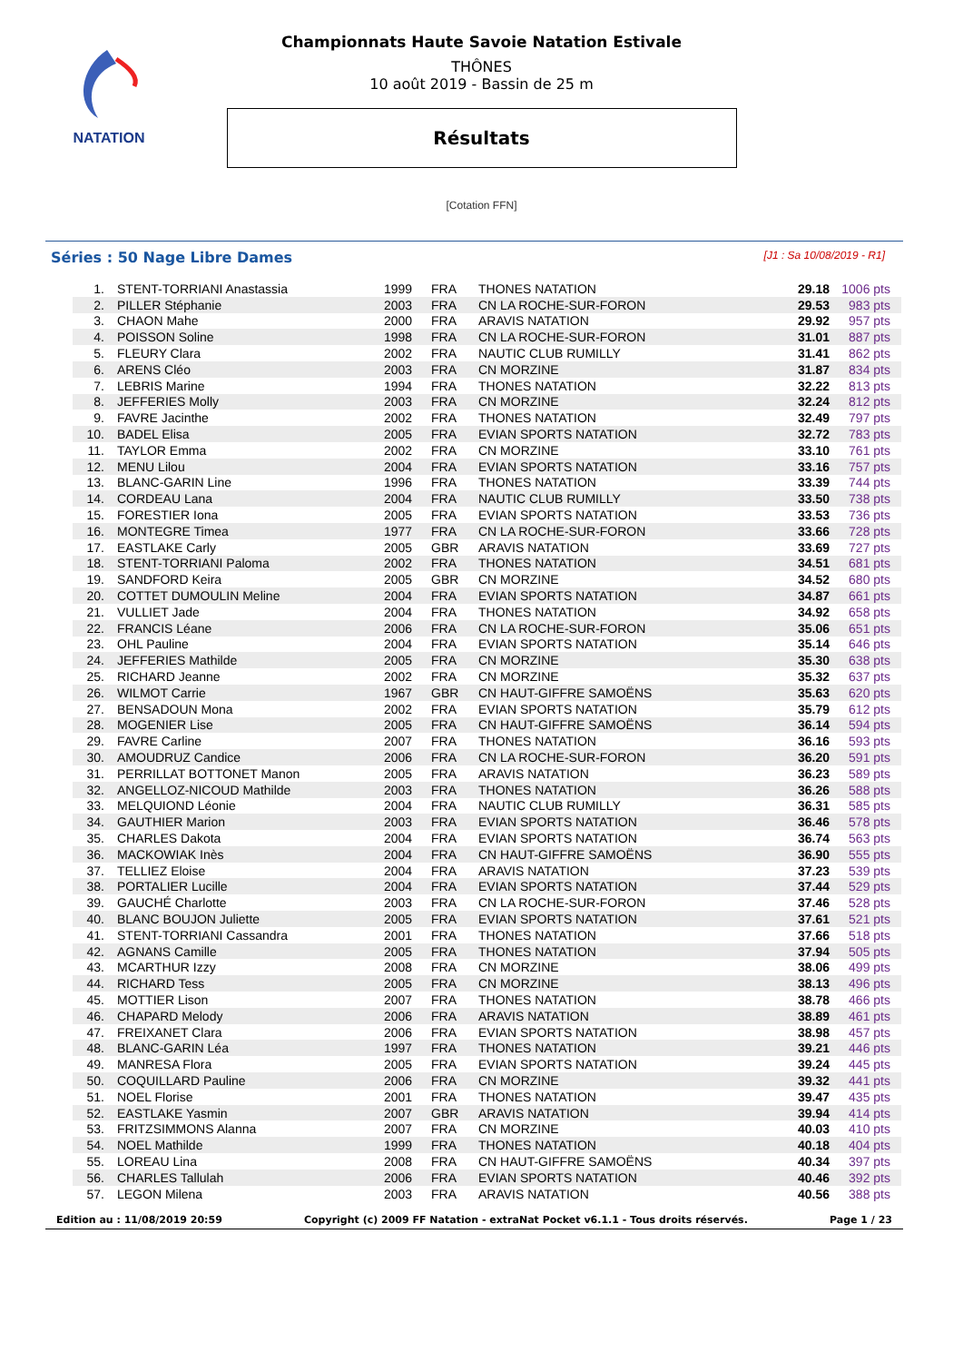NATATION
Championnats Haute Savoie Natation Estivale
THÔNES
10 août 2019 - Bassin de 25 m
Résultats
[Cotation FFN]
Séries : 50 Nage Libre Dames [J1 : Sa 10/08/2019 - R1]
| 1. | STENT-TORRIANI Anastassia | 1999 | FRA | THONES NATATION | 29.18 | 1006 pts |
| 2. | PILLER Stéphanie | 2003 | FRA | CN LA ROCHE-SUR-FORON | 29.53 | 983 pts |
| 3. | CHAON Mahe | 2000 | FRA | ARAVIS NATATION | 29.92 | 957 pts |
| 4. | POISSON Soline | 1998 | FRA | CN LA ROCHE-SUR-FORON | 31.01 | 887 pts |
| 5. | FLEURY Clara | 2002 | FRA | NAUTIC CLUB RUMILLY | 31.41 | 862 pts |
| 6. | ARENS Cléo | 2003 | FRA | CN MORZINE | 31.87 | 834 pts |
| 7. | LEBRIS Marine | 1994 | FRA | THONES NATATION | 32.22 | 813 pts |
| 8. | JEFFERIES Molly | 2003 | FRA | CN MORZINE | 32.24 | 812 pts |
| 9. | FAVRE Jacinthe | 2002 | FRA | THONES NATATION | 32.49 | 797 pts |
| 10. | BADEL Elisa | 2005 | FRA | EVIAN SPORTS NATATION | 32.72 | 783 pts |
| 11. | TAYLOR Emma | 2002 | FRA | CN MORZINE | 33.10 | 761 pts |
| 12. | MENU Lilou | 2004 | FRA | EVIAN SPORTS NATATION | 33.16 | 757 pts |
| 13. | BLANC-GARIN Line | 1996 | FRA | THONES NATATION | 33.39 | 744 pts |
| 14. | CORDEAU Lana | 2004 | FRA | NAUTIC CLUB RUMILLY | 33.50 | 738 pts |
| 15. | FORESTIER Iona | 2005 | FRA | EVIAN SPORTS NATATION | 33.53 | 736 pts |
| 16. | MONTEGRE Timea | 1977 | FRA | CN LA ROCHE-SUR-FORON | 33.66 | 728 pts |
| 17. | EASTLAKE Carly | 2005 | GBR | ARAVIS NATATION | 33.69 | 727 pts |
| 18. | STENT-TORRIANI Paloma | 2002 | FRA | THONES NATATION | 34.51 | 681 pts |
| 19. | SANDFORD Keira | 2005 | GBR | CN MORZINE | 34.52 | 680 pts |
| 20. | COTTET DUMOULIN Meline | 2004 | FRA | EVIAN SPORTS NATATION | 34.87 | 661 pts |
| 21. | VULLIET Jade | 2004 | FRA | THONES NATATION | 34.92 | 658 pts |
| 22. | FRANCIS Léane | 2006 | FRA | CN LA ROCHE-SUR-FORON | 35.06 | 651 pts |
| 23. | OHL Pauline | 2004 | FRA | EVIAN SPORTS NATATION | 35.14 | 646 pts |
| 24. | JEFFERIES Mathilde | 2005 | FRA | CN MORZINE | 35.30 | 638 pts |
| 25. | RICHARD Jeanne | 2002 | FRA | CN MORZINE | 35.32 | 637 pts |
| 26. | WILMOT Carrie | 1967 | GBR | CN HAUT-GIFFRE SAMOËNS | 35.63 | 620 pts |
| 27. | BENSADOUN Mona | 2002 | FRA | EVIAN SPORTS NATATION | 35.79 | 612 pts |
| 28. | MOGENIER Lise | 2005 | FRA | CN HAUT-GIFFRE SAMOËNS | 36.14 | 594 pts |
| 29. | FAVRE Carline | 2007 | FRA | THONES NATATION | 36.16 | 593 pts |
| 30. | AMOUDRUZ Candice | 2006 | FRA | CN LA ROCHE-SUR-FORON | 36.20 | 591 pts |
| 31. | PERRILLAT BOTTONET Manon | 2005 | FRA | ARAVIS NATATION | 36.23 | 589 pts |
| 32. | ANGELLOZ-NICOUD Mathilde | 2003 | FRA | THONES NATATION | 36.26 | 588 pts |
| 33. | MELQUIOND Léonie | 2004 | FRA | NAUTIC CLUB RUMILLY | 36.31 | 585 pts |
| 34. | GAUTHIER Marion | 2003 | FRA | EVIAN SPORTS NATATION | 36.46 | 578 pts |
| 35. | CHARLES Dakota | 2004 | FRA | EVIAN SPORTS NATATION | 36.74 | 563 pts |
| 36. | MACKOWIAK Inès | 2004 | FRA | CN HAUT-GIFFRE SAMOËNS | 36.90 | 555 pts |
| 37. | TELLIEZ Eloise | 2004 | FRA | ARAVIS NATATION | 37.23 | 539 pts |
| 38. | PORTALIER Lucille | 2004 | FRA | EVIAN SPORTS NATATION | 37.44 | 529 pts |
| 39. | GAUCHÉ Charlotte | 2003 | FRA | CN LA ROCHE-SUR-FORON | 37.46 | 528 pts |
| 40. | BLANC BOUJON Juliette | 2005 | FRA | EVIAN SPORTS NATATION | 37.61 | 521 pts |
| 41. | STENT-TORRIANI Cassandra | 2001 | FRA | THONES NATATION | 37.66 | 518 pts |
| 42. | AGNANS Camille | 2005 | FRA | THONES NATATION | 37.94 | 505 pts |
| 43. | MCARTHUR Izzy | 2008 | FRA | CN MORZINE | 38.06 | 499 pts |
| 44. | RICHARD Tess | 2005 | FRA | CN MORZINE | 38.13 | 496 pts |
| 45. | MOTTIER Lison | 2007 | FRA | THONES NATATION | 38.78 | 466 pts |
| 46. | CHAPARD Melody | 2006 | FRA | ARAVIS NATATION | 38.89 | 461 pts |
| 47. | FREIXANET Clara | 2006 | FRA | EVIAN SPORTS NATATION | 38.98 | 457 pts |
| 48. | BLANC-GARIN Léa | 1997 | FRA | THONES NATATION | 39.21 | 446 pts |
| 49. | MANRESA Flora | 2005 | FRA | EVIAN SPORTS NATATION | 39.24 | 445 pts |
| 50. | COQUILLARD Pauline | 2006 | FRA | CN MORZINE | 39.32 | 441 pts |
| 51. | NOEL Florise | 2001 | FRA | THONES NATATION | 39.47 | 435 pts |
| 52. | EASTLAKE Yasmin | 2007 | GBR | ARAVIS NATATION | 39.94 | 414 pts |
| 53. | FRITZSIMMONS Alanna | 2007 | FRA | CN MORZINE | 40.03 | 410 pts |
| 54. | NOEL Mathilde | 1999 | FRA | THONES NATATION | 40.18 | 404 pts |
| 55. | LOREAU Lina | 2008 | FRA | CN HAUT-GIFFRE SAMOËNS | 40.34 | 397 pts |
| 56. | CHARLES Tallulah | 2006 | FRA | EVIAN SPORTS NATATION | 40.46 | 392 pts |
| 57. | LEGON Milena | 2003 | FRA | ARAVIS NATATION | 40.56 | 388 pts |
Edition au : 11/08/2019 20:59 Copyright (c) 2009 FF Natation - extraNat Pocket v6.1.1 - Tous droits réservés. Page 1 / 23